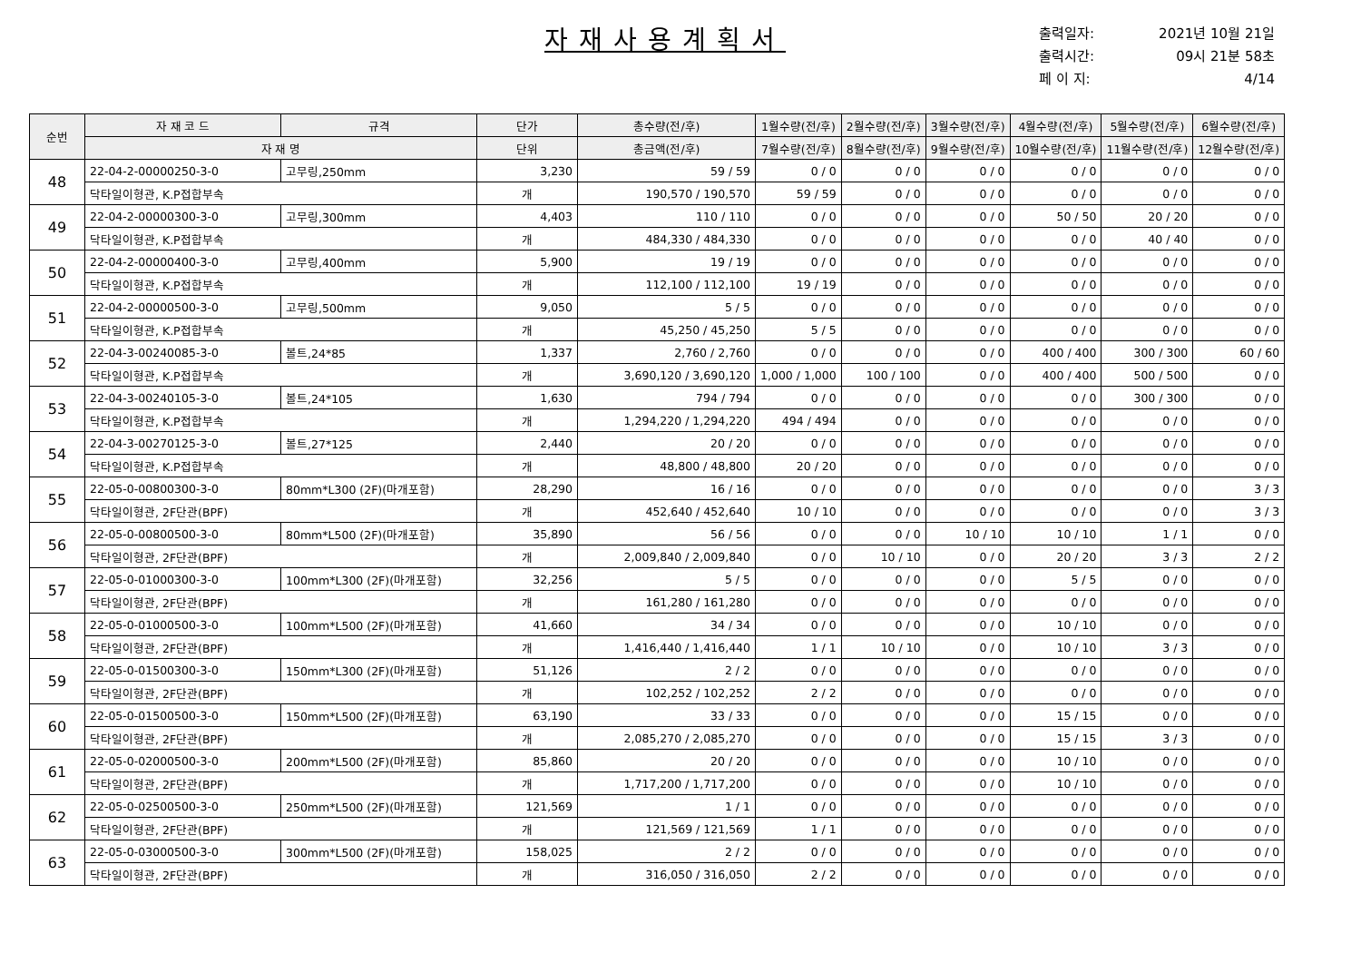자재사용계획서
출력일자: 2021년 10월 21일
출력시간: 09시 21분 58초
페 이 지: 4/14
| 순번 | 자 재 코 드 | 규격 | 단가 | 총수량(전/후) | 1월수량(전/후) | 2월수량(전/후) | 3월수량(전/후) | 4월수량(전/후) | 5월수량(전/후) | 6월수량(전/후) |
| --- | --- | --- | --- | --- | --- | --- | --- | --- | --- | --- |
| | 자 재 명 | | 단위 | 총금액(전/후) | 7월수량(전/후) | 8월수량(전/후) | 9월수량(전/후) | 10월수량(전/후) | 11월수량(전/후) | 12월수량(전/후) |
| 48 | 22-04-2-00000250-3-0 | 고무링,250mm | 3,230 | 59 / 59 | 0 / 0 | 0 / 0 | 0 / 0 | 0 / 0 | 0 / 0 | 0 / 0 |
| | 닥타일이형관, K.P접합부속 | | 개 | 190,570 / 190,570 | 59 / 59 | 0 / 0 | 0 / 0 | 0 / 0 | 0 / 0 | 0 / 0 |
| 49 | 22-04-2-00000300-3-0 | 고무링,300mm | 4,403 | 110 / 110 | 0 / 0 | 0 / 0 | 0 / 0 | 50 / 50 | 20 / 20 | 0 / 0 |
| | 닥타일이형관, K.P접합부속 | | 개 | 484,330 / 484,330 | 0 / 0 | 0 / 0 | 0 / 0 | 0 / 0 | 40 / 40 | 0 / 0 |
| 50 | 22-04-2-00000400-3-0 | 고무링,400mm | 5,900 | 19 / 19 | 0 / 0 | 0 / 0 | 0 / 0 | 0 / 0 | 0 / 0 | 0 / 0 |
| | 닥타일이형관, K.P접합부속 | | 개 | 112,100 / 112,100 | 19 / 19 | 0 / 0 | 0 / 0 | 0 / 0 | 0 / 0 | 0 / 0 |
| 51 | 22-04-2-00000500-3-0 | 고무링,500mm | 9,050 | 5 / 5 | 0 / 0 | 0 / 0 | 0 / 0 | 0 / 0 | 0 / 0 | 0 / 0 |
| | 닥타일이형관, K.P접합부속 | | 개 | 45,250 / 45,250 | 5 / 5 | 0 / 0 | 0 / 0 | 0 / 0 | 0 / 0 | 0 / 0 |
| 52 | 22-04-3-00240085-3-0 | 볼트,24*85 | 1,337 | 2,760 / 2,760 | 0 / 0 | 0 / 0 | 0 / 0 | 400 / 400 | 300 / 300 | 60 / 60 |
| | 닥타일이형관, K.P접합부속 | | 개 | 3,690,120 / 3,690,120 | 1,000 / 1,000 | 100 / 100 | 0 / 0 | 400 / 400 | 500 / 500 | 0 / 0 |
| 53 | 22-04-3-00240105-3-0 | 볼트,24*105 | 1,630 | 794 / 794 | 0 / 0 | 0 / 0 | 0 / 0 | 0 / 0 | 300 / 300 | 0 / 0 |
| | 닥타일이형관, K.P접합부속 | | 개 | 1,294,220 / 1,294,220 | 494 / 494 | 0 / 0 | 0 / 0 | 0 / 0 | 0 / 0 | 0 / 0 |
| 54 | 22-04-3-00270125-3-0 | 볼트,27*125 | 2,440 | 20 / 20 | 0 / 0 | 0 / 0 | 0 / 0 | 0 / 0 | 0 / 0 | 0 / 0 |
| | 닥타일이형관, K.P접합부속 | | 개 | 48,800 / 48,800 | 20 / 20 | 0 / 0 | 0 / 0 | 0 / 0 | 0 / 0 | 0 / 0 |
| 55 | 22-05-0-00800300-3-0 | 80mm*L300 (2F)(마개포함) | 28,290 | 16 / 16 | 0 / 0 | 0 / 0 | 0 / 0 | 0 / 0 | 0 / 0 | 3 / 3 |
| | 닥타일이형관, 2F단관(BPF) | | 개 | 452,640 / 452,640 | 10 / 10 | 0 / 0 | 0 / 0 | 0 / 0 | 0 / 0 | 3 / 3 |
| 56 | 22-05-0-00800500-3-0 | 80mm*L500 (2F)(마개포함) | 35,890 | 56 / 56 | 0 / 0 | 0 / 0 | 10 / 10 | 10 / 10 | 1 / 1 | 0 / 0 |
| | 닥타일이형관, 2F단관(BPF) | | 개 | 2,009,840 / 2,009,840 | 0 / 0 | 10 / 10 | 0 / 0 | 20 / 20 | 3 / 3 | 2 / 2 |
| 57 | 22-05-0-01000300-3-0 | 100mm*L300 (2F)(마개포함) | 32,256 | 5 / 5 | 0 / 0 | 0 / 0 | 0 / 0 | 5 / 5 | 0 / 0 | 0 / 0 |
| | 닥타일이형관, 2F단관(BPF) | | 개 | 161,280 / 161,280 | 0 / 0 | 0 / 0 | 0 / 0 | 0 / 0 | 0 / 0 | 0 / 0 |
| 58 | 22-05-0-01000500-3-0 | 100mm*L500 (2F)(마개포함) | 41,660 | 34 / 34 | 0 / 0 | 0 / 0 | 0 / 0 | 10 / 10 | 0 / 0 | 0 / 0 |
| | 닥타일이형관, 2F단관(BPF) | | 개 | 1,416,440 / 1,416,440 | 1 / 1 | 10 / 10 | 0 / 0 | 10 / 10 | 3 / 3 | 0 / 0 |
| 59 | 22-05-0-01500300-3-0 | 150mm*L300 (2F)(마개포함) | 51,126 | 2 / 2 | 0 / 0 | 0 / 0 | 0 / 0 | 0 / 0 | 0 / 0 | 0 / 0 |
| | 닥타일이형관, 2F단관(BPF) | | 개 | 102,252 / 102,252 | 2 / 2 | 0 / 0 | 0 / 0 | 0 / 0 | 0 / 0 | 0 / 0 |
| 60 | 22-05-0-01500500-3-0 | 150mm*L500 (2F)(마개포함) | 63,190 | 33 / 33 | 0 / 0 | 0 / 0 | 0 / 0 | 15 / 15 | 0 / 0 | 0 / 0 |
| | 닥타일이형관, 2F단관(BPF) | | 개 | 2,085,270 / 2,085,270 | 0 / 0 | 0 / 0 | 0 / 0 | 15 / 15 | 3 / 3 | 0 / 0 |
| 61 | 22-05-0-02000500-3-0 | 200mm*L500 (2F)(마개포함) | 85,860 | 20 / 20 | 0 / 0 | 0 / 0 | 0 / 0 | 10 / 10 | 0 / 0 | 0 / 0 |
| | 닥타일이형관, 2F단관(BPF) | | 개 | 1,717,200 / 1,717,200 | 0 / 0 | 0 / 0 | 0 / 0 | 10 / 10 | 0 / 0 | 0 / 0 |
| 62 | 22-05-0-02500500-3-0 | 250mm*L500 (2F)(마개포함) | 121,569 | 1 / 1 | 0 / 0 | 0 / 0 | 0 / 0 | 0 / 0 | 0 / 0 | 0 / 0 |
| | 닥타일이형관, 2F단관(BPF) | | 개 | 121,569 / 121,569 | 1 / 1 | 0 / 0 | 0 / 0 | 0 / 0 | 0 / 0 | 0 / 0 |
| 63 | 22-05-0-03000500-3-0 | 300mm*L500 (2F)(마개포함) | 158,025 | 2 / 2 | 0 / 0 | 0 / 0 | 0 / 0 | 0 / 0 | 0 / 0 | 0 / 0 |
| | 닥타일이형관, 2F단관(BPF) | | 개 | 316,050 / 316,050 | 2 / 2 | 0 / 0 | 0 / 0 | 0 / 0 | 0 / 0 | 0 / 0 |